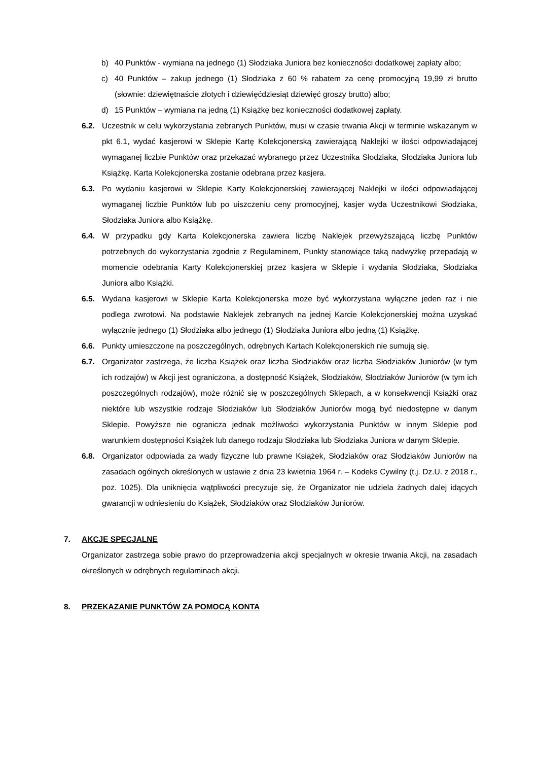b) 40 Punktów - wymiana na jednego (1) Słodziaka Juniora bez konieczności dodatkowej zapłaty albo;
c) 40 Punktów – zakup jednego (1) Słodziaka z 60 % rabatem za cenę promocyjną 19,99 zł brutto (słownie: dziewiętnaście złotych i dziewięćdziesiąt dziewięć groszy brutto) albo;
d) 15 Punktów – wymiana na jedną (1) Książkę bez konieczności dodatkowej zapłaty.
6.2. Uczestnik w celu wykorzystania zebranych Punktów, musi w czasie trwania Akcji w terminie wskazanym w pkt 6.1, wydać kasjerowi w Sklepie Kartę Kolekcjonerską zawierającą Naklejki w ilości odpowiadającej wymaganej liczbie Punktów oraz przekazać wybranego przez Uczestnika Słodziaka, Słodziaka Juniora lub Książkę. Karta Kolekcjonerska zostanie odebrana przez kasjera.
6.3. Po wydaniu kasjerowi w Sklepie Karty Kolekcjonerskiej zawierającej Naklejki w ilości odpowiadającej wymaganej liczbie Punktów lub po uiszczeniu ceny promocyjnej, kasjer wyda Uczestnikowi Słodziaka, Słodziaka Juniora albo Książkę.
6.4. W przypadku gdy Karta Kolekcjonerska zawiera liczbę Naklejek przewyższającą liczbę Punktów potrzebnych do wykorzystania zgodnie z Regulaminem, Punkty stanowiące taką nadwyżkę przepadają w momencie odebrania Karty Kolekcjonerskiej przez kasjera w Sklepie i wydania Słodziaka, Słodziaka Juniora albo Książki.
6.5. Wydana kasjerowi w Sklepie Karta Kolekcjonerska może być wykorzystana wyłączne jeden raz i nie podlega zwrotowi. Na podstawie Naklejek zebranych na jednej Karcie Kolekcjonerskiej można uzyskać wyłącznie jednego (1) Słodziaka albo jednego (1) Słodziaka Juniora albo jedną (1) Książkę.
6.6. Punkty umieszczone na poszczególnych, odrębnych Kartach Kolekcjonerskich nie sumują się.
6.7. Organizator zastrzega, że liczba Książek oraz liczba Słodziaków oraz liczba Słodziaków Juniorów (w tym ich rodzajów) w Akcji jest ograniczona, a dostępność Książek, Słodziaków, Słodziaków Juniorów (w tym ich poszczególnych rodzajów), może różnić się w poszczególnych Sklepach, a w konsekwencji Książki oraz niektóre lub wszystkie rodzaje Słodziaków lub Słodziaków Juniorów mogą być niedostępne w danym Sklepie. Powyższe nie ogranicza jednak możliwości wykorzystania Punktów w innym Sklepie pod warunkiem dostępności Książek lub danego rodzaju Słodziaka lub Słodziaka Juniora w danym Sklepie.
6.8. Organizator odpowiada za wady fizyczne lub prawne Książek, Słodziaków oraz Słodziaków Juniorów na zasadach ogólnych określonych w ustawie z dnia 23 kwietnia 1964 r. – Kodeks Cywilny (t.j. Dz.U. z 2018 r., poz. 1025). Dla uniknięcia wątpliwości precyzuje się, że Organizator nie udziela żadnych dalej idących gwarancji w odniesieniu do Książek, Słodziaków oraz Słodziaków Juniorów.
7. AKCJE SPECJALNE
Organizator zastrzega sobie prawo do przeprowadzenia akcji specjalnych w okresie trwania Akcji, na zasadach określonych w odrębnych regulaminach akcji.
8. PRZEKAZANIE PUNKTÓW ZA POMOCĄ KONTA